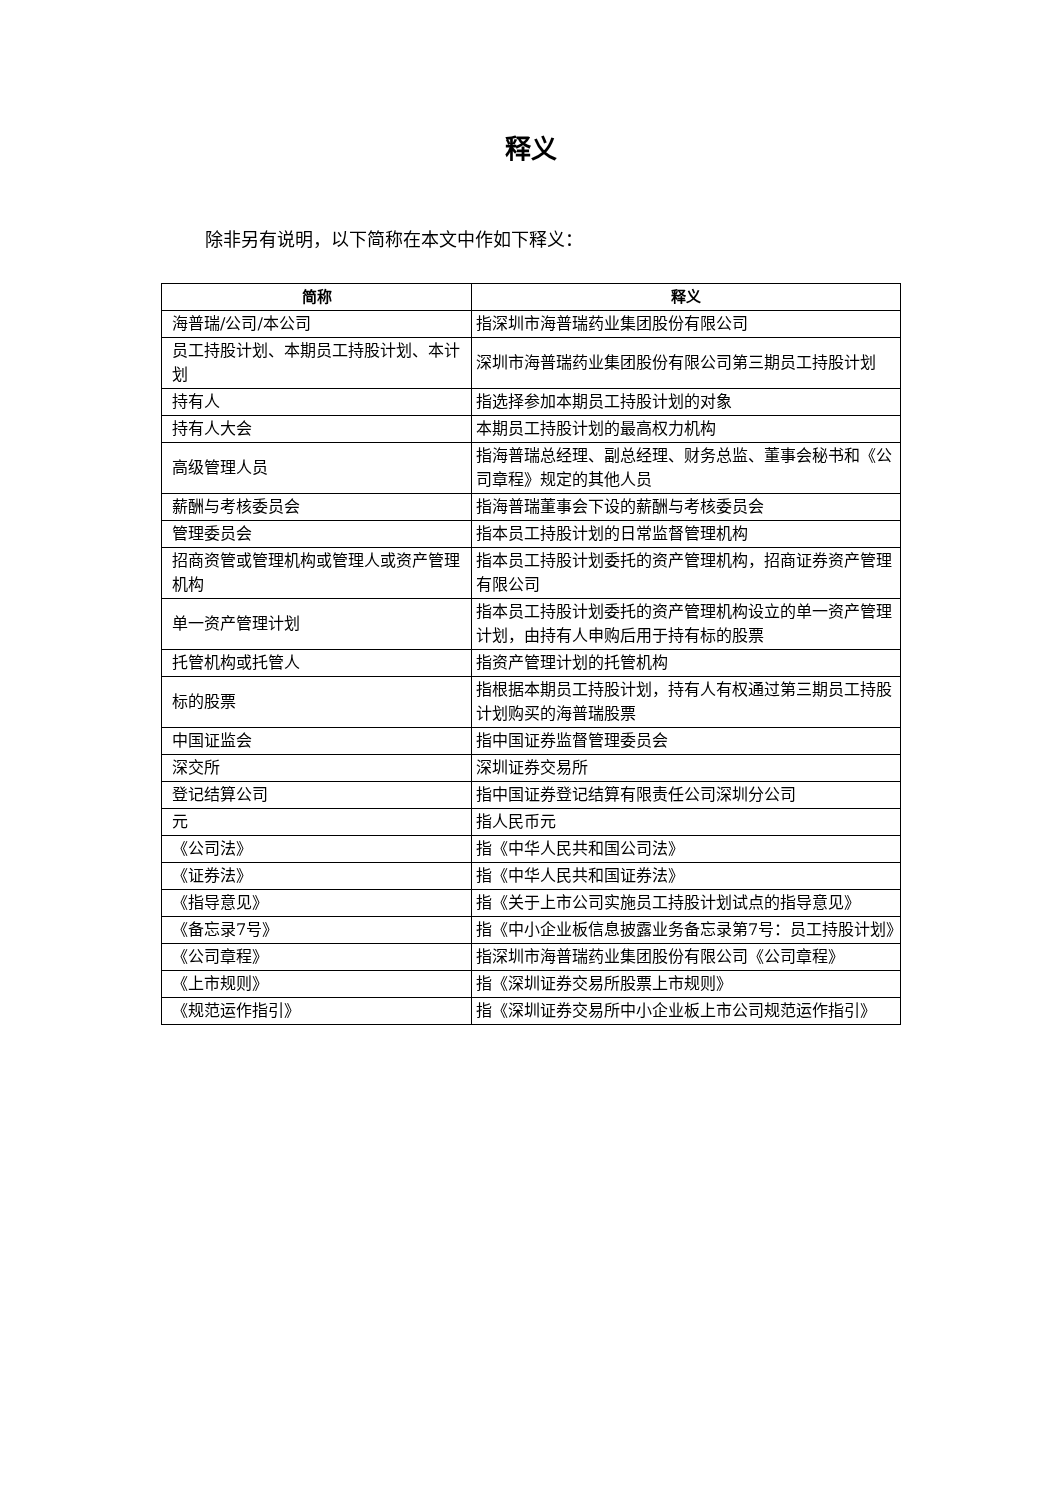释义
除非另有说明，以下简称在本文中作如下释义：
| 简称 | 释义 |
| --- | --- |
| 海普瑞/公司/本公司 | 指深圳市海普瑞药业集团股份有限公司 |
| 员工持股计划、本期员工持股计划、本计划 | 深圳市海普瑞药业集团股份有限公司第三期员工持股计划 |
| 持有人 | 指选择参加本期员工持股计划的对象 |
| 持有人大会 | 本期员工持股计划的最高权力机构 |
| 高级管理人员 | 指海普瑞总经理、副总经理、财务总监、董事会秘书和《公司章程》规定的其他人员 |
| 薪酬与考核委员会 | 指海普瑞董事会下设的薪酬与考核委员会 |
| 管理委员会 | 指本员工持股计划的日常监督管理机构 |
| 招商资管或管理机构或管理人或资产管理机构 | 指本员工持股计划委托的资产管理机构，招商证券资产管理有限公司 |
| 单一资产管理计划 | 指本员工持股计划委托的资产管理机构设立的单一资产管理计划，由持有人申购后用于持有标的股票 |
| 托管机构或托管人 | 指资产管理计划的托管机构 |
| 标的股票 | 指根据本期员工持股计划，持有人有权通过第三期员工持股计划购买的海普瑞股票 |
| 中国证监会 | 指中国证券监督管理委员会 |
| 深交所 | 深圳证券交易所 |
| 登记结算公司 | 指中国证券登记结算有限责任公司深圳分公司 |
| 元 | 指人民币元 |
| 《公司法》 | 指《中华人民共和国公司法》 |
| 《证券法》 | 指《中华人民共和国证券法》 |
| 《指导意见》 | 指《关于上市公司实施员工持股计划试点的指导意见》 |
| 《备忘录7号》 | 指《中小企业板信息披露业务备忘录第7号：员工持股计划》 |
| 《公司章程》 | 指深圳市海普瑞药业集团股份有限公司《公司章程》 |
| 《上市规则》 | 指《深圳证券交易所股票上市规则》 |
| 《规范运作指引》 | 指《深圳证券交易所中小企业板上市公司规范运作指引》 |